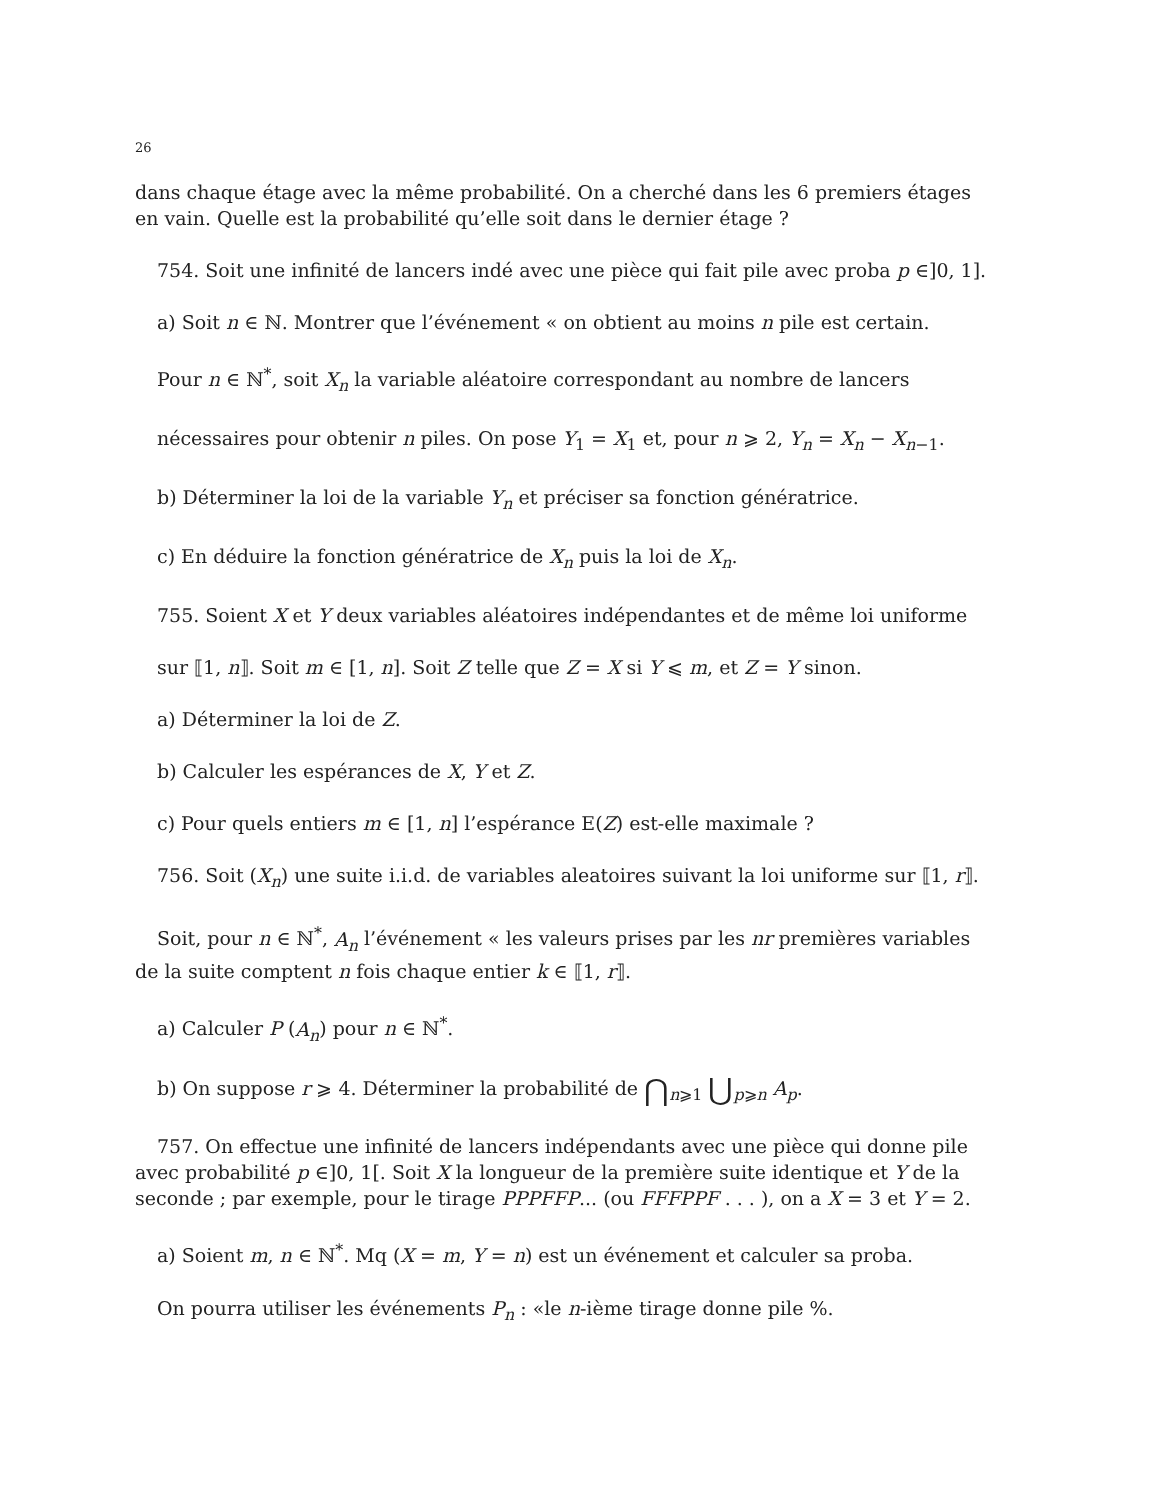26
dans chaque étage avec la même probabilité. On a cherché dans les 6 premiers étages en vain. Quelle est la probabilité qu’elle soit dans le dernier étage ?
754. Soit une infinité de lancers indé avec une pièce qui fait pile avec proba p ∈]0, 1].
a) Soit n ∈ ℕ. Montrer que l’événement « on obtient au moins n pile est certain.
Pour n ∈ ℕ<sup>*</sup>, soit X<sub>n</sub> la variable aléatoire correspondant au nombre de lancers
nécessaires pour obtenir n piles. On pose Y<sub>1</sub> = X<sub>1</sub> et, pour n ⩾ 2, Y<sub>n</sub> = X<sub>n</sub> − X<sub>n−1</sub>.
b) Déterminer la loi de la variable Y<sub>n</sub> et préciser sa fonction génératrice.
c) En déduire la fonction génératrice de X<sub>n</sub> puis la loi de X<sub>n</sub>.
755. Soient X et Y deux variables aléatoires indépendantes et de même loi uniforme
sur ⟦1, n⟧. Soit m ∈ [1, n]. Soit Z telle que Z = X si Y ⩽ m, et Z = Y sinon.
a) Déterminer la loi de Z.
b) Calculer les espérances de X, Y et Z.
c) Pour quels entiers m ∈ [1, n] l’espérance E(Z) est-elle maximale ?
756. Soit (X<sub>n</sub>) une suite i.i.d. de variables aleatoires suivant la loi uniforme sur ⟦1, r⟧.
Soit, pour n ∈ ℕ<sup>*</sup>, A<sub>n</sub> l’événement « les valeurs prises par les nr premières variables de la suite comptent n fois chaque entier k ∈ ⟦1, r⟧.
a) Calculer P (A<sub>n</sub>) pour n ∈ ℕ<sup>*</sup>.
b) On suppose r ⩾ 4. Déterminer la probabilité de ⋂<sub>n⩾1</sub> ⋃<sub>p⩾n</sub> A<sub>p</sub>.
757. On effectue une infinité de lancers indépendants avec une pièce qui donne pile avec probabilité p ∈]0, 1[. Soit X la longueur de la première suite identique et Y de la seconde ; par exemple, pour le tirage PPPFFP... (ou FFFPPF . . . ), on a X = 3 et Y = 2.
a) Soient m, n ∈ ℕ<sup>*</sup>. Mq (X = m, Y = n) est un événement et calculer sa proba.
On pourra utiliser les événements P<sub>n</sub> : «le n-ième tirage donne pile %.